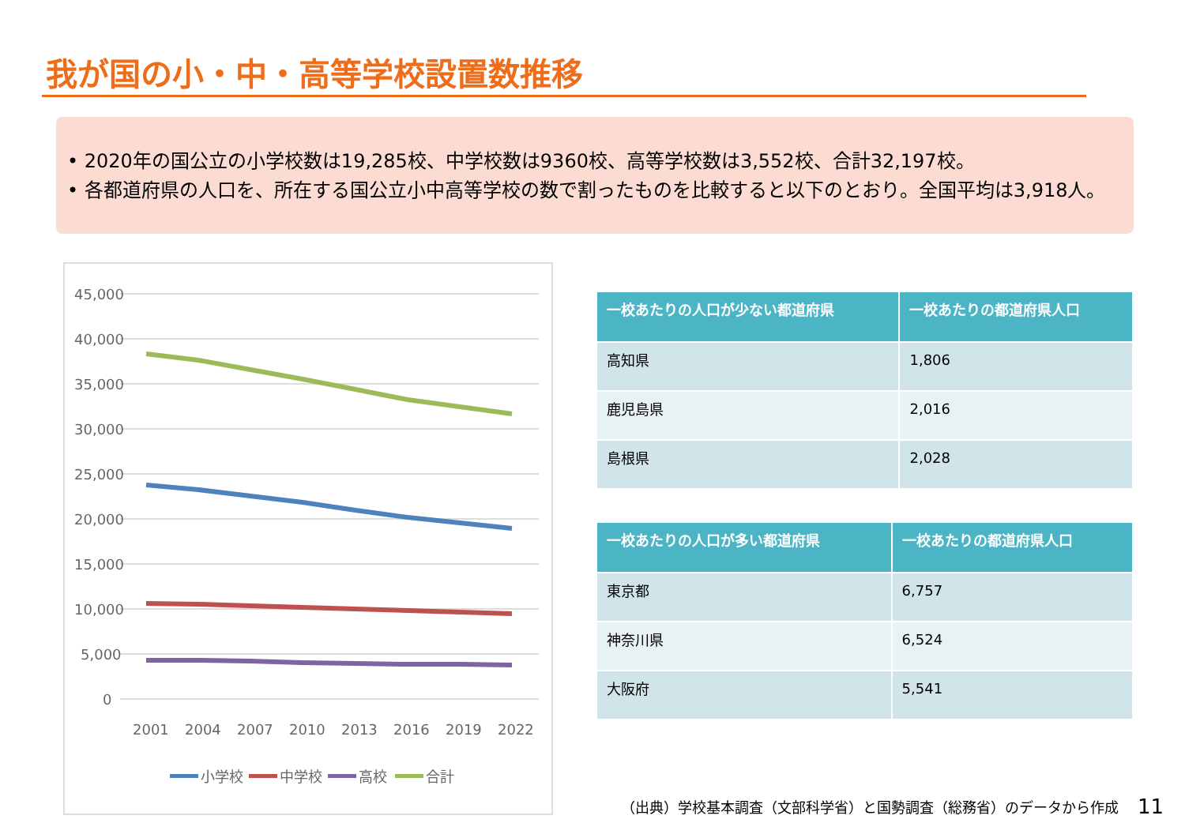我が国の小・中・高等学校設置数推移
• 2020年の国公立の小学校数は19,285校、中学校数は9360校、高等学校数は3,552校、合計32,197校。
• 各都道府県の人口を、所在する国公立小中高等学校の数で割ったものを比較すると以下のとおり。全国平均は3,918人。
45,000
40,000
35,000
30,000
25,000
20,000
15,000
10,000
5,000
0
2001
2004
2007
2010
2013
2016
2019
2022
小学校
中学校
高校
合計
| 一校あたりの人口が少ない都道府県 | 一校あたりの都道府県人口 |
| --- | --- |
| 高知県 | 1,806 |
| 鹿児島県 | 2,016 |
| 島根県 | 2,028 |
| 一校あたりの人口が多い都道府県 | 一校あたりの都道府県人口 |
| --- | --- |
| 東京都 | 6,757 |
| 神奈川県 | 6,524 |
| 大阪府 | 5,541 |
（出典）学校基本調査（文部科学省）と国勢調査（総務省）のデータから作成
11